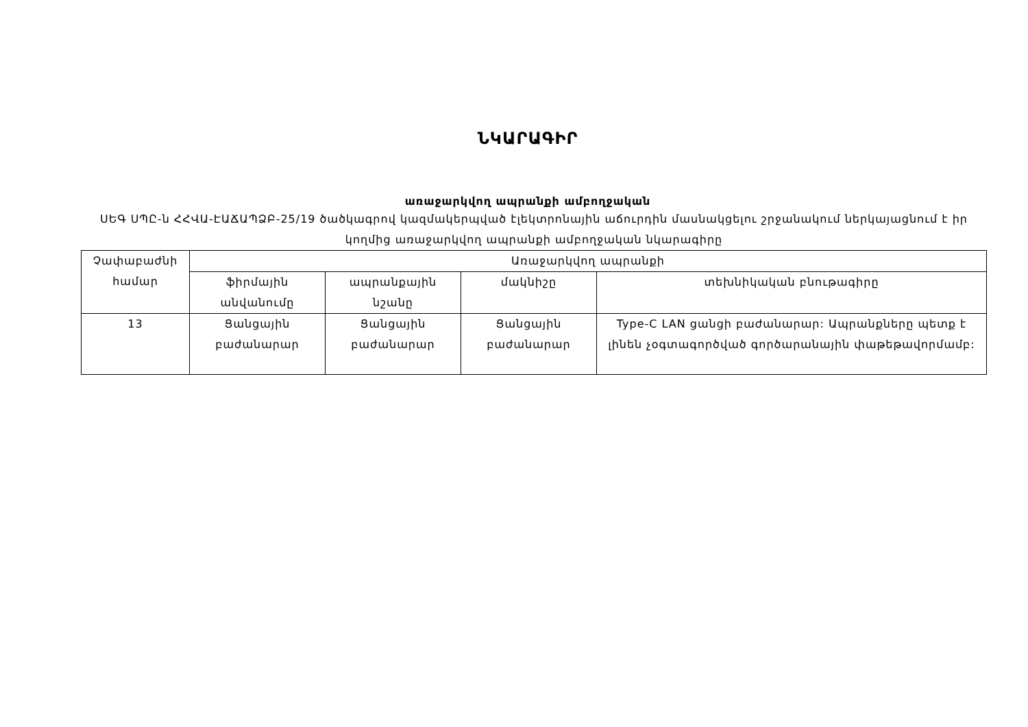ՆԿԱՐԱԳԻՐ
առաջարկվող ապրանքի ամբողջական
ՍԵԳ ՍՊԸ-ն ՀՀՎԱ-ԷԱՃԱՊՁԲ-25/19 ծածկագրով կազմակերպված էլեկտրոնային աճուրդին մասնակցելու շրջանակում ներկայացնում է իր կողմից առաջարկվող ապրանքի ամբողջական նկարագիրը
| Չափաբաժնի համար | Առաջարկվող ապրանքի | | | |
| --- | --- | --- | --- | --- |
| | ֆիրմային անվանումը | ապրանքային նշանը | մակնիշը | տեխնիկական բնութագիրը |
| 13 | Ցանցային բաժանարար | Ցանցային բաժանարար | Ցանցային բաժանարար | Type-C LAN ցանցի բաժանարար: Ապրանքները պետք է լինեն չօգտագործված գործարանային փաթեթավորմամբ: |